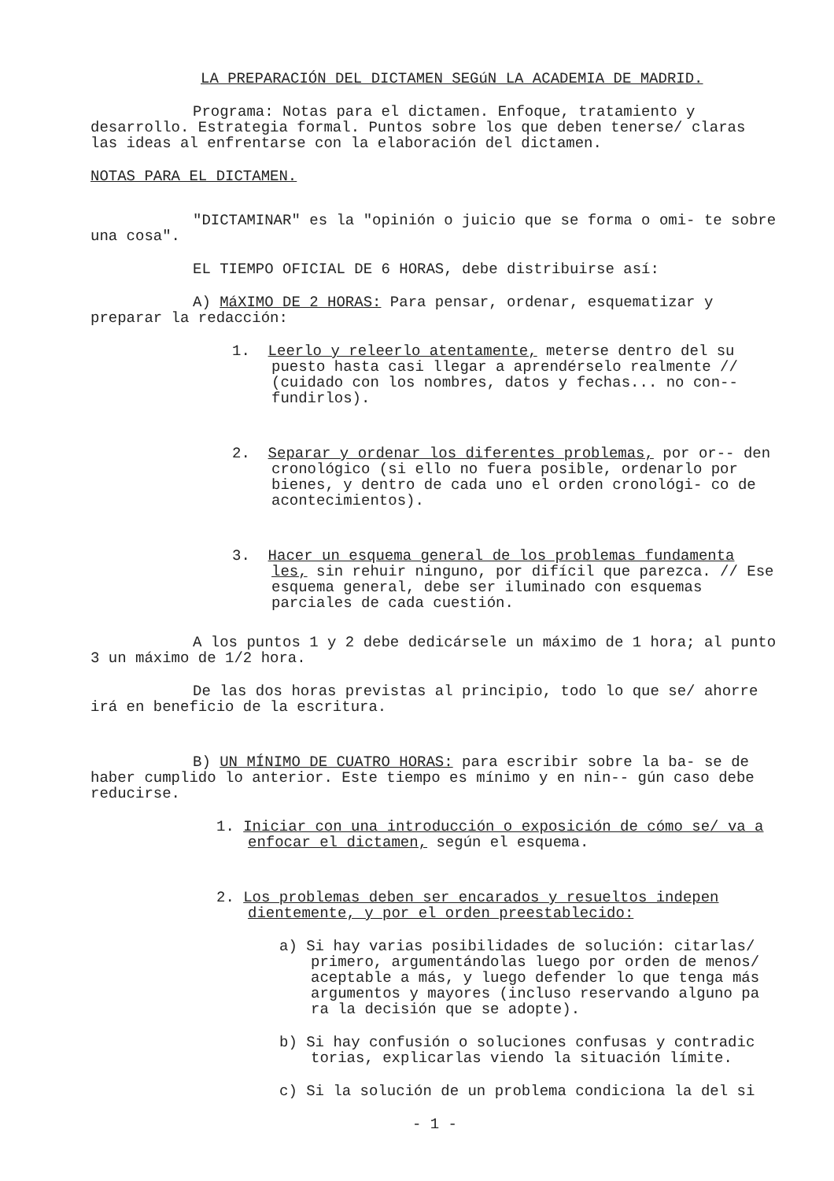LA PREPARACIÓN DEL DICTAMEN SEGúN LA ACADEMIA DE MADRID.
Programa: Notas para el dictamen. Enfoque, tratamiento y desarrollo. Estrategia formal. Puntos sobre los que deben tenerse/ claras las ideas al enfrentarse con la elaboración del dictamen.
NOTAS PARA EL DICTAMEN.
"DICTAMINAR" es la "opinión o juicio que se forma o omi- te sobre una cosa".
EL TIEMPO OFICIAL DE 6 HORAS, debe distribuirse así:
A) MáXIMO DE 2 HORAS: Para pensar, ordenar, esquematizar y preparar la redacción:
1. Leerlo y releerlo atentamente, meterse dentro del su puesto hasta casi llegar a aprendérselo realmente // (cuidado con los nombres, datos y fechas... no con-- fundirlos).
2. Separar y ordenar los diferentes problemas, por or-- den cronológico (si ello no fuera posible, ordenarlo por bienes, y dentro de cada uno el orden cronológi- co de acontecimientos).
3. Hacer un esquema general de los problemas fundamenta les, sin rehuir ninguno, por difícil que parezca. // Ese esquema general, debe ser iluminado con esquemas parciales de cada cuestión.
A los puntos 1 y 2 debe dedicársele un máximo de 1 hora; al punto 3 un máximo de 1/2 hora.
De las dos horas previstas al principio, todo lo que se/ ahorre irá en beneficio de la escritura.
B) UN MÍNIMO DE CUATRO HORAS: para escribir sobre la ba- se de haber cumplido lo anterior. Este tiempo es mínimo y en nin-- gún caso debe reducirse.
1. Iniciar con una introducción o exposición de cómo se/ va a enfocar el dictamen, según el esquema.
2. Los problemas deben ser encarados y resueltos indepen dientemente, y por el orden preestablecido:
a) Si hay varias posibilidades de solución: citarlas/ primero, argumentándolas luego por orden de menos/ aceptable a más, y luego defender lo que tenga más argumentos y mayores (incluso reservando alguno pa ra la decisión que se adopte).
b) Si hay confusión o soluciones confusas y contradic torias, explicarlas viendo la situación límite.
c) Si la solución de un problema condiciona la del si
- 1 -